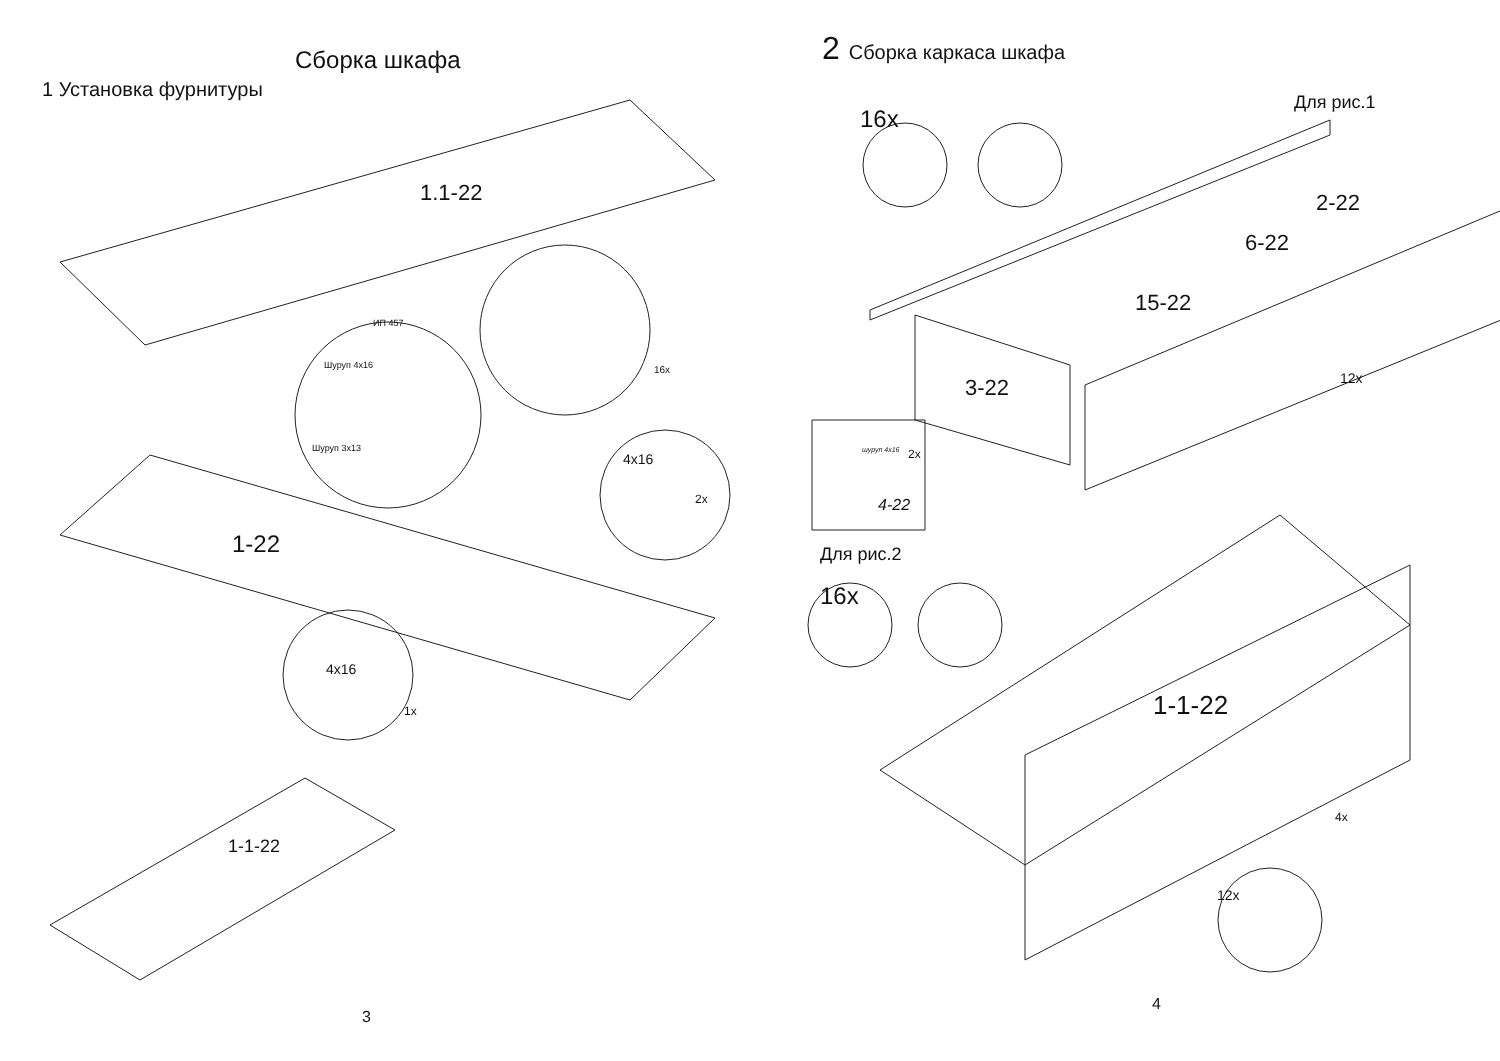Сборка шкафа
1 Установка фурнитуры
1.1-22
ИП 457
Шуруп 4x16 16x
Шуруп 3x13
4x16
2x
1-22
4x16
1x
1-1-22
3
2 Сборка каркаса шкафа
Для рис.1
16x
2-22
6-22
15-22
3-22 12x
шуруп 4x16 2x
4-22
Для рис.2
16x
1-1-22
4x
12x
4